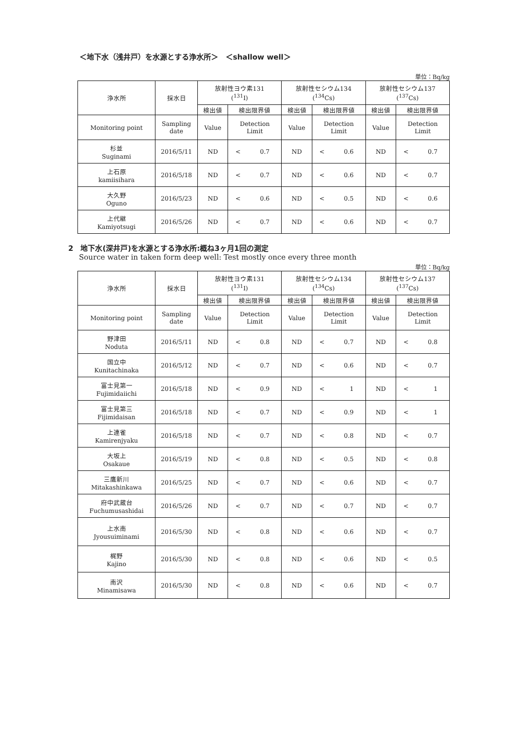＜地下水（浅井戸）を水源とする浄水所＞　＜shallow well＞
単位：Bq/kg
| 浄水所 | 採水日 | 放射性ヨウ素131 (<sup>131</sup>I) | | | 放射性セシウム134 (<sup>134</sup>Cs) | | | 放射性セシウム137 (<sup>137</sup>Cs) | | |
| | | 検出値 | 検出限界値 | | 検出値 | 検出限界値 | | 検出値 | 検出限界値 | |
| Monitoring point | Sampling date | Value | Detection Limit | | Value | Detection Limit | | Value | Detection Limit | |
| 杉並 Suginami | 2016/5/11 | ND | < | 0.7 | ND | < | 0.6 | ND | < | 0.7 |
| 上石原 kamiisihara | 2016/5/18 | ND | < | 0.7 | ND | < | 0.6 | ND | < | 0.7 |
| 大久野 Oguno | 2016/5/23 | ND | < | 0.6 | ND | < | 0.5 | ND | < | 0.6 |
| 上代継 Kamiyotsugi | 2016/5/26 | ND | < | 0.7 | ND | < | 0.6 | ND | < | 0.7 |
2　地下水(深井戸)を水源とする浄水所:概ね3ヶ月1回の測定
Source water in taken form deep well: Test mostly once every three month
単位：Bq/kg
| 浄水所 | 採水日 | 放射性ヨウ素131 (<sup>131</sup>I) | | | 放射性セシウム134 (<sup>134</sup>Cs) | | | 放射性セシウム137 (<sup>137</sup>Cs) | | |
| | | 検出値 | 検出限界値 | | 検出値 | 検出限界値 | | 検出値 | 検出限界値 | |
| Monitoring point | Sampling date | Value | Detection Limit | | Value | Detection Limit | | Value | Detection Limit | |
| 野津田 Noduta | 2016/5/11 | ND | < | 0.8 | ND | < | 0.7 | ND | < | 0.8 |
| 国立中 Kunitachinaka | 2016/5/12 | ND | < | 0.7 | ND | < | 0.6 | ND | < | 0.7 |
| 富士見第一 Fujimidaiichi | 2016/5/18 | ND | < | 0.9 | ND | < | 1 | ND | < | 1 |
| 富士見第三 Fijimidaisan | 2016/5/18 | ND | < | 0.7 | ND | < | 0.9 | ND | < | 1 |
| 上連雀 Kamirenjyaku | 2016/5/18 | ND | < | 0.7 | ND | < | 0.8 | ND | < | 0.7 |
| 大坂上 Osakaue | 2016/5/19 | ND | < | 0.8 | ND | < | 0.5 | ND | < | 0.8 |
| 三鷹新川 Mitakashinkawa | 2016/5/25 | ND | < | 0.7 | ND | < | 0.6 | ND | < | 0.7 |
| 府中武蔵台 Fuchumusashidai | 2016/5/26 | ND | < | 0.7 | ND | < | 0.7 | ND | < | 0.7 |
| 上水南 Jyousuiminami | 2016/5/30 | ND | < | 0.8 | ND | < | 0.6 | ND | < | 0.7 |
| 梶野 Kajino | 2016/5/30 | ND | < | 0.8 | ND | < | 0.6 | ND | < | 0.5 |
| 南沢 Minamisawa | 2016/5/30 | ND | < | 0.8 | ND | < | 0.6 | ND | < | 0.7 |